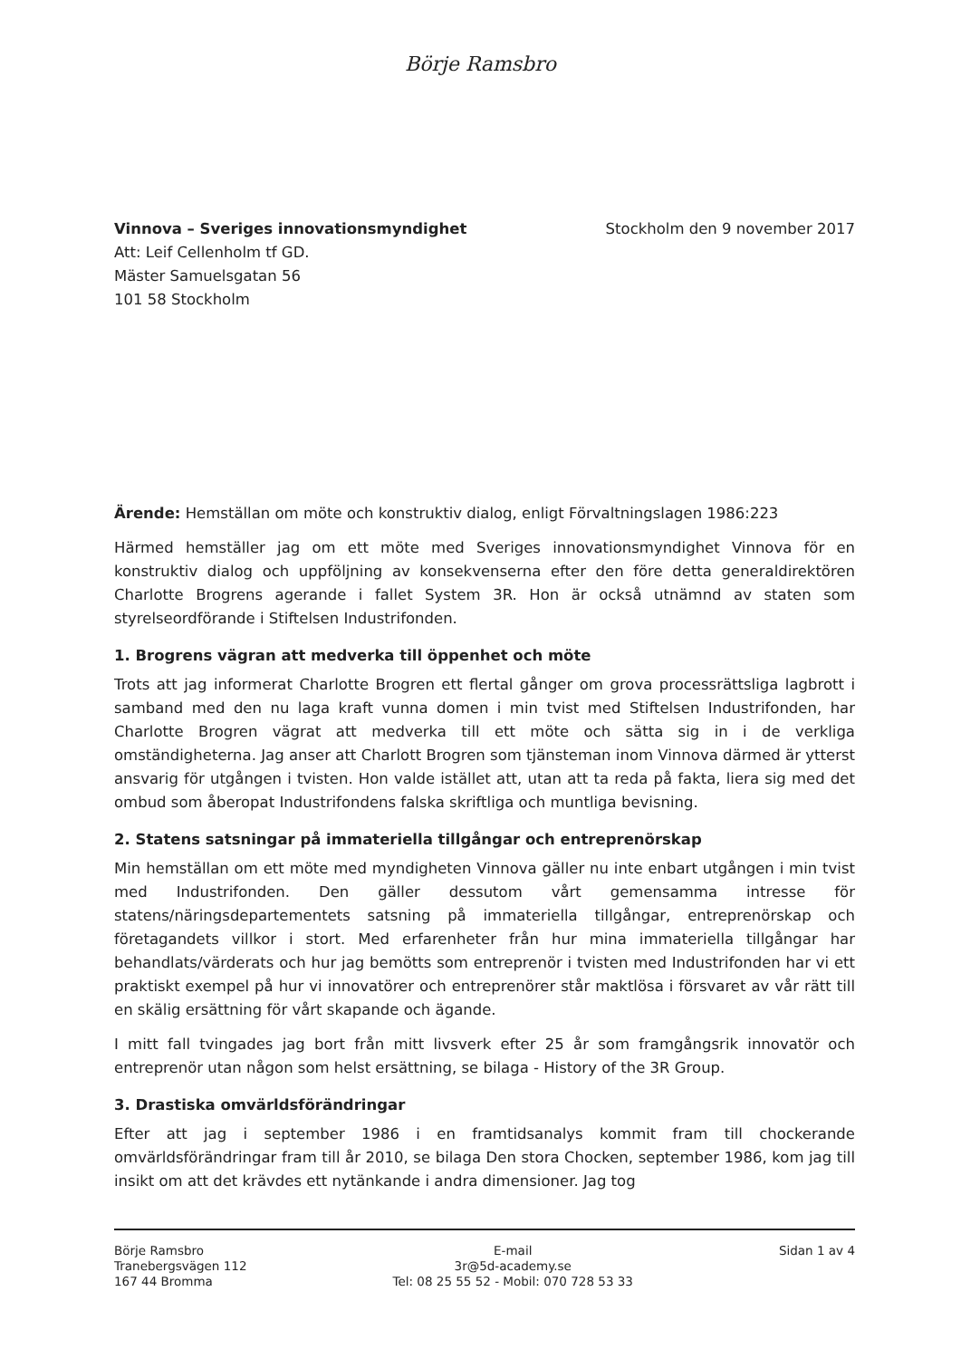Börje Ramsbro
Vinnova – Sveriges innovationsmyndighet
Att: Leif Cellenholm tf GD.
Mäster Samuelsgatan 56
101 58 Stockholm
Stockholm den 9 november 2017
Ärende: Hemställan om möte och konstruktiv dialog, enligt Förvaltningslagen 1986:223
Härmed hemställer jag om ett möte med Sveriges innovationsmyndighet Vinnova för en konstruktiv dialog och uppföljning av konsekvenserna efter den före detta generaldirektören Charlotte Brogrens agerande i fallet System 3R. Hon är också utnämnd av staten som styrelseordförande i Stiftelsen Industrifonden.
1. Brogrens vägran att medverka till öppenhet och möte
Trots att jag informerat Charlotte Brogren ett flertal gånger om grova processrättsliga lagbrott i samband med den nu laga kraft vunna domen i min tvist med Stiftelsen Industrifonden, har Charlotte Brogren vägrat att medverka till ett möte och sätta sig in i de verkliga omständigheterna. Jag anser att Charlott Brogren som tjänsteman inom Vinnova därmed är ytterst ansvarig för utgången i tvisten. Hon valde istället att, utan att ta reda på fakta, liera sig med det ombud som åberopat Industrifondens falska skriftliga och muntliga bevisning.
2. Statens satsningar på immateriella tillgångar och entreprenörskap
Min hemställan om ett möte med myndigheten Vinnova gäller nu inte enbart utgången i min tvist med Industrifonden. Den gäller dessutom vårt gemensamma intresse för statens/näringsdepartementets satsning på immateriella tillgångar, entreprenörskap och företagandets villkor i stort. Med erfarenheter från hur mina immateriella tillgångar har behandlats/värderats och hur jag bemötts som entreprenör i tvisten med Industrifonden har vi ett praktiskt exempel på hur vi innovatörer och entreprenörer står maktlösa i försvaret av vår rätt till en skälig ersättning för vårt skapande och ägande.
I mitt fall tvingades jag bort från mitt livsverk efter 25 år som framgångsrik innovatör och entreprenör utan någon som helst ersättning, se bilaga - History of the 3R Group.
3. Drastiska omvärldsförändringar
Efter att jag i september 1986 i en framtidsanalys kommit fram till chockerande omvärldsförändringar fram till år 2010, se bilaga Den stora Chocken, september 1986, kom jag till insikt om att det krävdes ett nytänkande i andra dimensioner. Jag tog
Börje Ramsbro
Tranebergsvägen 112
167 44 Bromma
E-mail
3r@5d-academy.se
Tel: 08 25 55 52 - Mobil: 070 728 53 33
Sidan 1 av 4